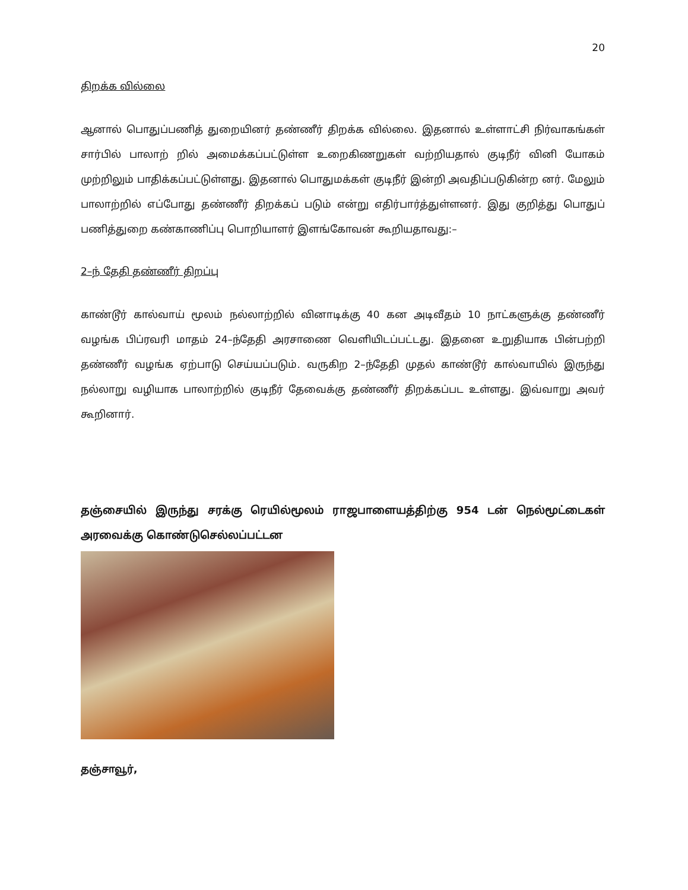20
திறக்க வில்லை
ஆனால் பொதுப்பணித் துறையினர் தண்ணீர் திறக்க வில்லை. இதனால் உள்ளாட்சி நிர்வாகங்கள் சார்பில் பாலாற் றில் அமைக்கப்பட்டுள்ள உறைகிணறுகள் வற்றியதால் குடிநீர் வினி யோகம் முற்றிலும் பாதிக்கப்பட்டுள்ளது. இதனால் பொதுமக்கள் குடிநீர் இன்றி அவதிப்படுகின்ற னர். மேலும் பாலாற்றில் எப்போது தண்ணீர் திறக்கப் படும் என்று எதிர்பார்த்துள்ளனர். இது குறித்து பொதுப் பணித்துறை கண்காணிப்பு பொறியாளர் இளங்கோவன் கூறியதாவது:–
2–ந் தேதி தண்ணீர் திறப்பு
காண்டூர் கால்வாய் மூலம் நல்லாற்றில் வினாடிக்கு 40 கன அடிவீதம் 10 நாட்களுக்கு தண்ணீர் வழங்க பிப்ரவரி மாதம் 24–ந்தேதி அரசாணை வெளியிடப்பட்டது. இதனை உறுதியாக பின்பற்றி தண்ணீர் வழங்க ஏற்பாடு செய்யப்படும். வருகிற 2–ந்தேதி முதல் காண்டூர் கால்வாயில் இருந்து நல்லாறு வழியாக பாலாற்றில் குடிநீர் தேவைக்கு தண்ணீர் திறக்கப்பட உள்ளது. இவ்வாறு அவர் கூறினார்.
தஞ்சையில் இருந்து சரக்கு ரெயில்மூலம் ராஜபாளையத்திற்கு 954 டன் நெல்மூட்டைகள் அரவைக்கு கொண்டுசெல்லப்பட்டன
தஞ்சாவூர்,